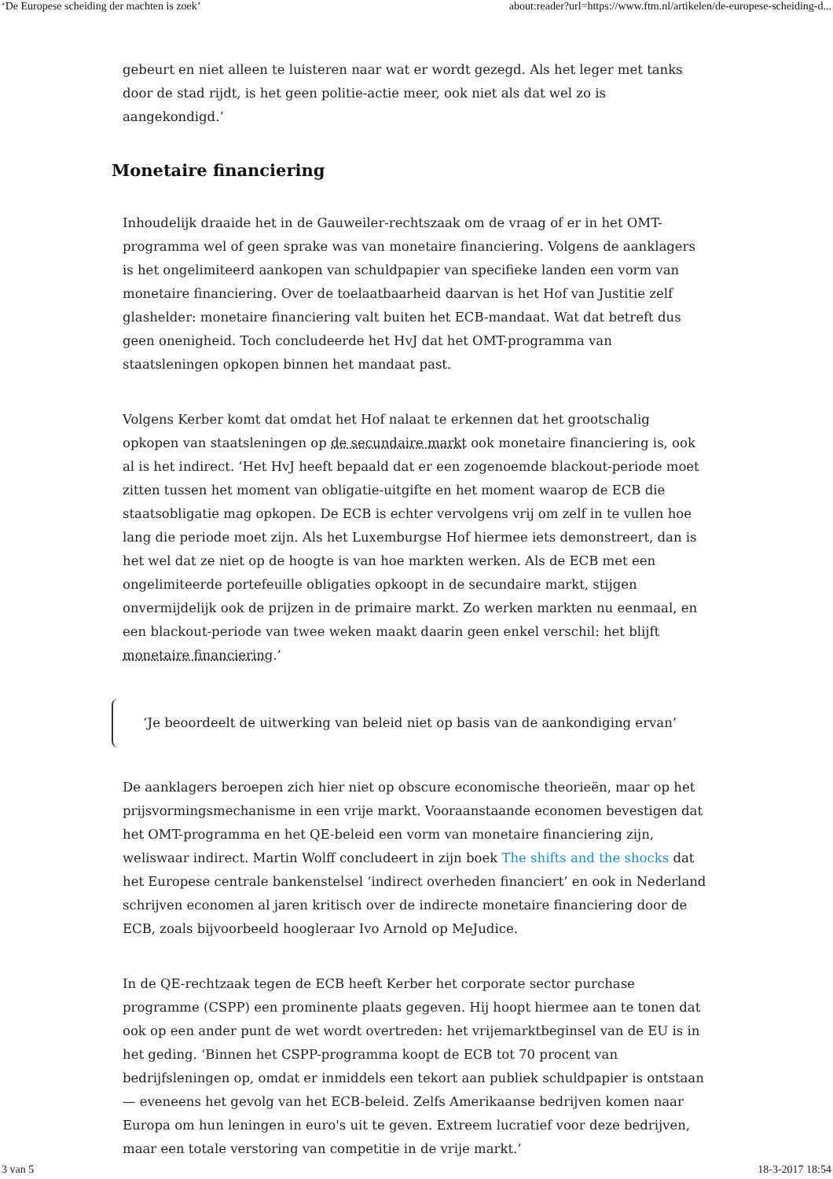‘De Europese scheiding der machten is zoek’ about:reader?url=https://www.ftm.nl/artikelen/de-europese-scheiding-d...
gebeurt en niet alleen te luisteren naar wat er wordt gezegd. Als het leger met tanks door de stad rijdt, is het geen politie-actie meer, ook niet als dat wel zo is aangekondigd.’
Monetaire financiering
Inhoudelijk draaide het in de Gauweiler-rechtszaak om de vraag of er in het OMT-programma wel of geen sprake was van monetaire financiering. Volgens de aanklagers is het ongelimiteerd aankopen van schuldpapier van specifieke landen een vorm van monetaire financiering. Over de toelaatbaarheid daarvan is het Hof van Justitie zelf glashelder: monetaire financiering valt buiten het ECB-mandaat. Wat dat betreft dus geen onenigheid. Toch concludeerde het HvJ dat het OMT-programma van staatsleningen opkopen binnen het mandaat past.
Volgens Kerber komt dat omdat het Hof nalaat te erkennen dat het grootschalig opkopen van staatsleningen op de secundaire markt ook monetaire financiering is, ook al is het indirect. ‘Het HvJ heeft bepaald dat er een zogenoemde blackout-periode moet zitten tussen het moment van obligatie-uitgifte en het moment waarop de ECB die staatsobligatie mag opkopen. De ECB is echter vervolgens vrij om zelf in te vullen hoe lang die periode moet zijn. Als het Luxemburgse Hof hiermee iets demonstreert, dan is het wel dat ze niet op de hoogte is van hoe markten werken. Als de ECB met een ongelimiteerde portefeuille obligaties opkoopt in de secundaire markt, stijgen onvermijdelijk ook de prijzen in de primaire markt. Zo werken markten nu eenmaal, en een blackout-periode van twee weken maakt daarin geen enkel verschil: het blijft monetaire financiering.’
‘Je beoordeelt de uitwerking van beleid niet op basis van de aankondiging ervan’
De aanklagers beroepen zich hier niet op obscure economische theorieën, maar op het prijsvormingsmechanisme in een vrije markt. Vooraanstaande economen bevestigen dat het OMT-programma en het QE-beleid een vorm van monetaire financiering zijn, weliswaar indirect. Martin Wolff concludeert in zijn boek The shifts and the shocks dat het Europese centrale bankenstelsel ‘indirect overheden financiert’ en ook in Nederland schrijven economen al jaren kritisch over de indirecte monetaire financiering door de ECB, zoals bijvoorbeeld hoogleraar Ivo Arnold op MeJudice.
In de QE-rechtzaak tegen de ECB heeft Kerber het corporate sector purchase programme (CSPP) een prominente plaats gegeven. Hij hoopt hiermee aan te tonen dat ook op een ander punt de wet wordt overtreden: het vrijemarktbeginsel van de EU is in het geding. ‘Binnen het CSPP-programma koopt de ECB tot 70 procent van bedrijfsleningen op, omdat er inmiddels een tekort aan publiek schuldpapier is ontstaan — eveneens het gevolg van het ECB-beleid. Zelfs Amerikaanse bedrijven komen naar Europa om hun leningen in euro's uit te geven. Extreem lucratief voor deze bedrijven, maar een totale verstoring van competitie in de vrije markt.’
3 van 5 18-3-2017 18:54